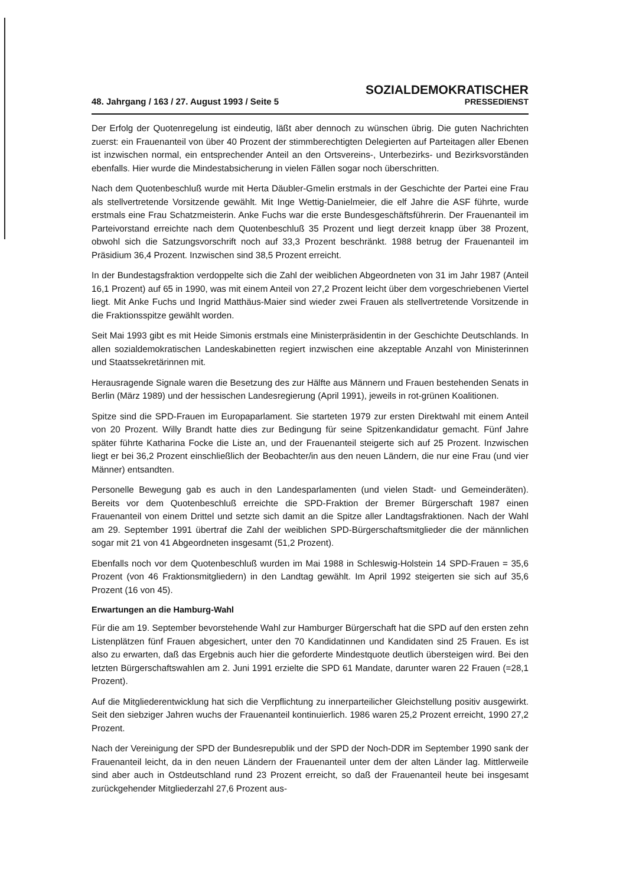48. Jahrgang / 163 / 27. August 1993 / Seite 5
SOZIALDEMOKRATISCHER
PRESSEDIENST
Der Erfolg der Quotenregelung ist eindeutig, läßt aber dennoch zu wünschen übrig. Die guten Nachrichten zuerst: ein Frauenanteil von über 40 Prozent der stimmberechtigten Delegierten auf Parteitagen aller Ebenen ist inzwischen normal, ein entsprechender Anteil an den Ortsvereins-, Unterbezirks- und Bezirksvorständen ebenfalls. Hier wurde die Mindestabsicherung in vielen Fällen sogar noch überschritten.
Nach dem Quotenbeschluß wurde mit Herta Däubler-Gmelin erstmals in der Geschichte der Partei eine Frau als stellvertretende Vorsitzende gewählt. Mit Inge Wettig-Danielmeier, die elf Jahre die ASF führte, wurde erstmals eine Frau Schatzmeisterin. Anke Fuchs war die erste Bundesgeschäftsführerin. Der Frauenanteil im Parteivorstand erreichte nach dem Quotenbeschluß 35 Prozent und liegt derzeit knapp über 38 Prozent, obwohl sich die Satzungsvorschrift noch auf 33,3 Prozent beschränkt. 1988 betrug der Frauenanteil im Präsidium 36,4 Prozent. Inzwischen sind 38,5 Prozent erreicht.
In der Bundestagsfraktion verdoppelte sich die Zahl der weiblichen Abgeordneten von 31 im Jahr 1987 (Anteil 16,1 Prozent) auf 65 in 1990, was mit einem Anteil von 27,2 Prozent leicht über dem vorgeschriebenen Viertel liegt. Mit Anke Fuchs und Ingrid Matthäus-Maier sind wieder zwei Frauen als stellvertretende Vorsitzende in die Fraktionsspitze gewählt worden.
Seit Mai 1993 gibt es mit Heide Simonis erstmals eine Ministerpräsidentin in der Geschichte Deutschlands. In allen sozialdemokratischen Landeskabinetten regiert inzwischen eine akzeptable Anzahl von Ministerinnen und Staatssekretärinnen mit.
Herausragende Signale waren die Besetzung des zur Hälfte aus Männern und Frauen bestehenden Senats in Berlin (März 1989) und der hessischen Landesregierung (April 1991), jeweils in rot-grünen Koalitionen.
Spitze sind die SPD-Frauen im Europaparlament. Sie starteten 1979 zur ersten Direktwahl mit einem Anteil von 20 Prozent. Willy Brandt hatte dies zur Bedingung für seine Spitzenkandidatur gemacht. Fünf Jahre später führte Katharina Focke die Liste an, und der Frauenanteil steigerte sich auf 25 Prozent. Inzwischen liegt er bei 36,2 Prozent einschließlich der Beobachter/in aus den neuen Ländern, die nur eine Frau (und vier Männer) entsandten.
Personelle Bewegung gab es auch in den Landesparlamenten (und vielen Stadt- und Gemeinderäten). Bereits vor dem Quotenbeschluß erreichte die SPD-Fraktion der Bremer Bürgerschaft 1987 einen Frauenanteil von einem Drittel und setzte sich damit an die Spitze aller Landtagsfraktionen. Nach der Wahl am 29. September 1991 übertraf die Zahl der weiblichen SPD-Bürgerschaftsmitglieder die der männlichen sogar mit 21 von 41 Abgeordneten insgesamt (51,2 Prozent).
Ebenfalls noch vor dem Quotenbeschluß wurden im Mai 1988 in Schleswig-Holstein 14 SPD-Frauen = 35,6 Prozent (von 46 Fraktionsmitgliedern) in den Landtag gewählt. Im April 1992 steigerten sie sich auf 35,6 Prozent (16 von 45).
Erwartungen an die Hamburg-Wahl
Für die am 19. September bevorstehende Wahl zur Hamburger Bürgerschaft hat die SPD auf den ersten zehn Listenplätzen fünf Frauen abgesichert, unter den 70 Kandidatinnen und Kandidaten sind 25 Frauen. Es ist also zu erwarten, daß das Ergebnis auch hier die geforderte Mindestquote deutlich übersteigen wird. Bei den letzten Bürgerschaftswahlen am 2. Juni 1991 erzielte die SPD 61 Mandate, darunter waren 22 Frauen (=28,1 Prozent).
Auf die Mitgliederentwicklung hat sich die Verpflichtung zu innerparteilicher Gleichstellung positiv ausgewirkt. Seit den siebziger Jahren wuchs der Frauenanteil kontinuierlich. 1986 waren 25,2 Prozent erreicht, 1990 27,2 Prozent.
Nach der Vereinigung der SPD der Bundesrepublik und der SPD der Noch-DDR im September 1990 sank der Frauenanteil leicht, da in den neuen Ländern der Frauenanteil unter dem der alten Länder lag. Mittlerweile sind aber auch in Ostdeutschland rund 23 Prozent erreicht, so daß der Frauenanteil heute bei insgesamt zurückgehender Mitgliederzahl 27,6 Prozent aus-